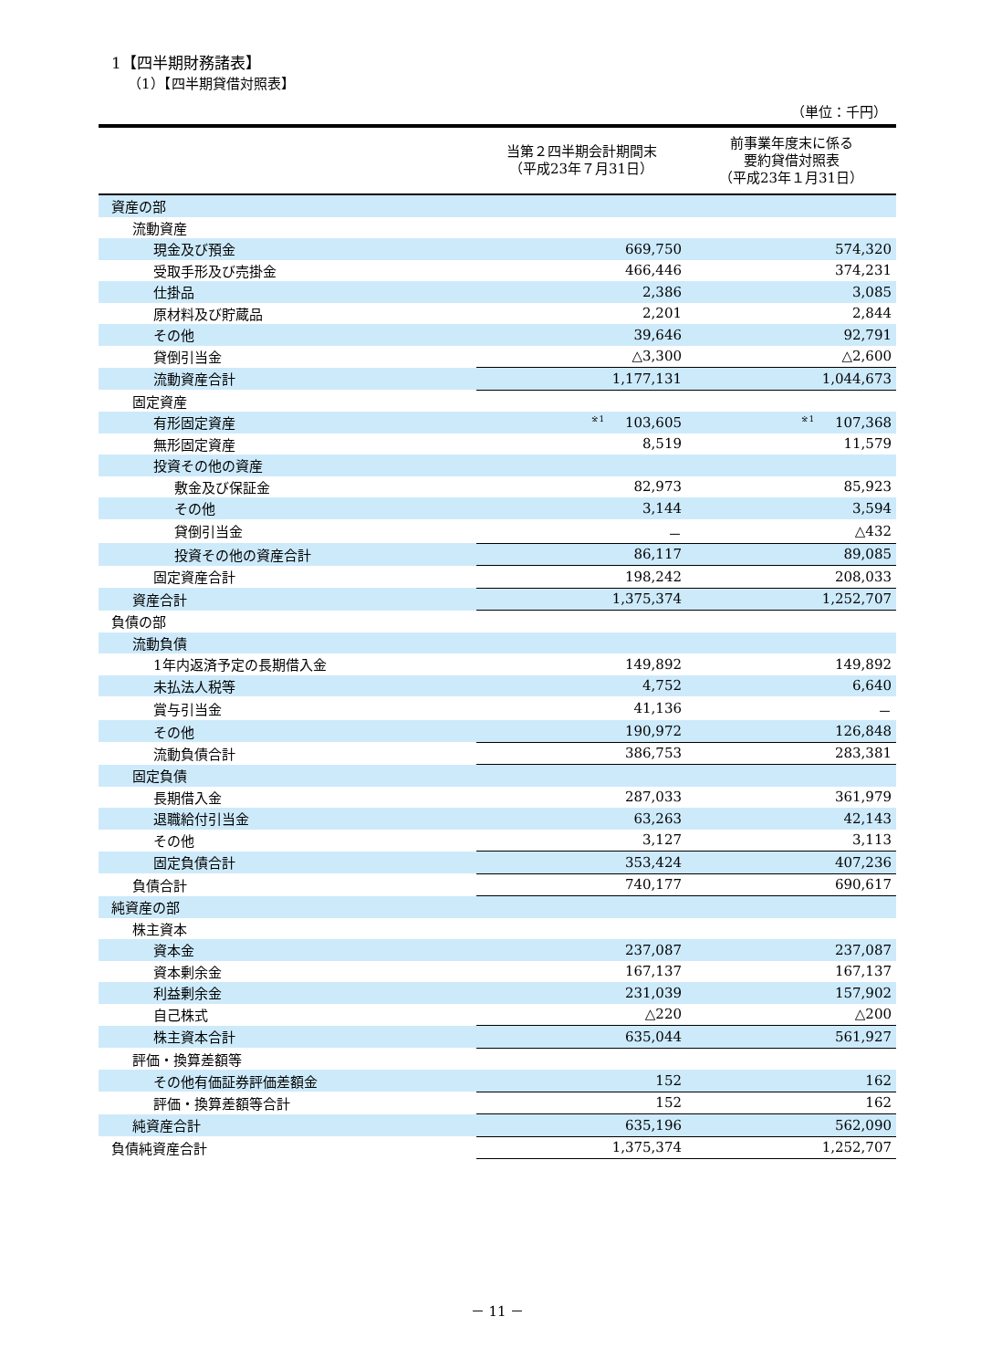1【四半期財務諸表】
（1）【四半期貸借対照表】
（単位：千円）
| | 当第２四半期会計期間末 （平成23年７月31日） | 前事業年度末に係る 要約貸借対照表 （平成23年１月31日） |
| --- | --- | --- |
| 資産の部 | | |
| 流動資産 | | |
| 現金及び預金 | 669,750 | 574,320 |
| 受取手形及び売掛金 | 466,446 | 374,231 |
| 仕掛品 | 2,386 | 3,085 |
| 原材料及び貯蔵品 | 2,201 | 2,844 |
| その他 | 39,646 | 92,791 |
| 貸倒引当金 | △3,300 | △2,600 |
| 流動資産合計 | 1,177,131 | 1,044,673 |
| 固定資産 | | |
| 有形固定資産 | <sup>※1</sup> 103,605 | <sup>※1</sup> 107,368 |
| 無形固定資産 | 8,519 | 11,579 |
| 投資その他の資産 | | |
| 敷金及び保証金 | 82,973 | 85,923 |
| その他 | 3,144 | 3,594 |
| 貸倒引当金 | － | △432 |
| 投資その他の資産合計 | 86,117 | 89,085 |
| 固定資産合計 | 198,242 | 208,033 |
| 資産合計 | 1,375,374 | 1,252,707 |
| 負債の部 | | |
| 流動負債 | | |
| 1年内返済予定の長期借入金 | 149,892 | 149,892 |
| 未払法人税等 | 4,752 | 6,640 |
| 賞与引当金 | 41,136 | － |
| その他 | 190,972 | 126,848 |
| 流動負債合計 | 386,753 | 283,381 |
| 固定負債 | | |
| 長期借入金 | 287,033 | 361,979 |
| 退職給付引当金 | 63,263 | 42,143 |
| その他 | 3,127 | 3,113 |
| 固定負債合計 | 353,424 | 407,236 |
| 負債合計 | 740,177 | 690,617 |
| 純資産の部 | | |
| 株主資本 | | |
| 資本金 | 237,087 | 237,087 |
| 資本剰余金 | 167,137 | 167,137 |
| 利益剰余金 | 231,039 | 157,902 |
| 自己株式 | △220 | △200 |
| 株主資本合計 | 635,044 | 561,927 |
| 評価・換算差額等 | | |
| その他有価証券評価差額金 | 152 | 162 |
| 評価・換算差額等合計 | 152 | 162 |
| 純資産合計 | 635,196 | 562,090 |
| 負債純資産合計 | 1,375,374 | 1,252,707 |
－ 11 －